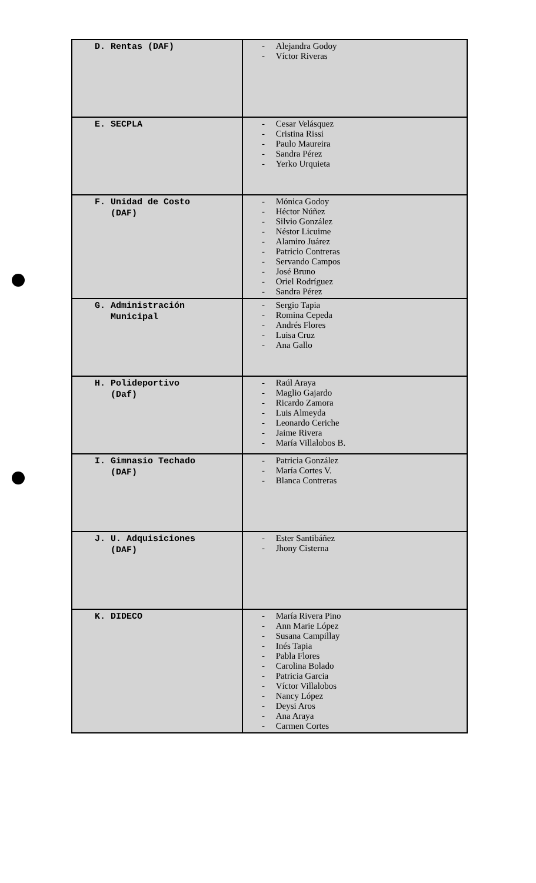| D. Rentas (DAF) | - Alejandra Godoy - Víctor Riveras |
| E. SECPLA | - Cesar Velásquez - Cristina Rissi - Paulo Maureira - Sandra Pérez - Yerko Urquieta |
| F. Unidad de Costo (DAF) | - Mónica Godoy - Héctor Núñez - Silvio González - Néstor Licuime - Alamiro Juárez - Patricio Contreras - Servando Campos - José Bruno - Oriel Rodríguez - Sandra Pérez |
| G. Administración Municipal | - Sergio Tapia - Romina Cepeda - Andrés Flores - Luisa Cruz - Ana Gallo |
| H. Polideportivo (Daf) | - Raúl Araya - Maglio Gajardo - Ricardo Zamora - Luis Almeyda - Leonardo Ceriche - Jaime Rivera - María Villalobos B. |
| I. Gimnasio Techado (DAF) | - Patricia González - María Cortes V. - Blanca Contreras |
| J. U. Adquisiciones (DAF) | - Ester Santibáñez - Jhony Cisterna |
| K. DIDECO | - María Rivera Pino - Ann Marie López - Susana Campillay - Inés Tapia - Pabla Flores - Carolina Bolado - Patricia Garcia - Víctor Villalobos - Nancy López - Deysi Aros - Ana Araya - Carmen Cortes |